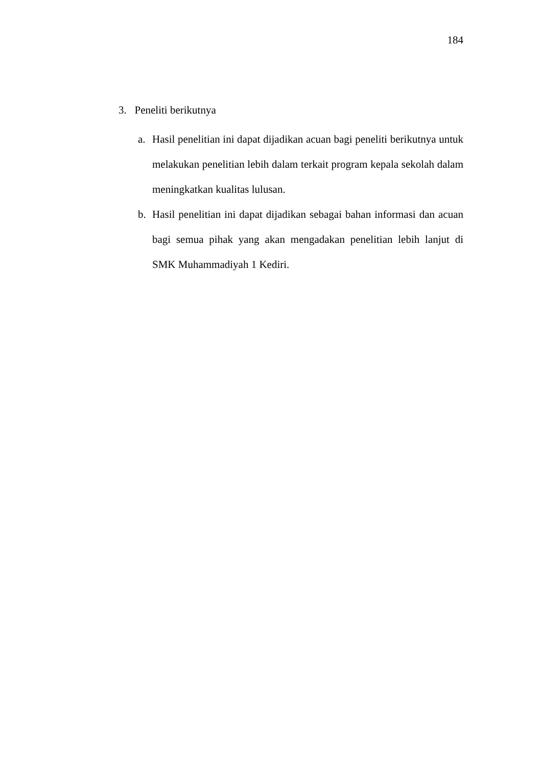184
3. Peneliti berikutnya
a. Hasil penelitian ini dapat dijadikan acuan bagi peneliti berikutnya untuk melakukan penelitian lebih dalam terkait program kepala sekolah dalam meningkatkan kualitas lulusan.
b. Hasil penelitian ini dapat dijadikan sebagai bahan informasi dan acuan bagi semua pihak yang akan mengadakan penelitian lebih lanjut di SMK Muhammadiyah 1 Kediri.